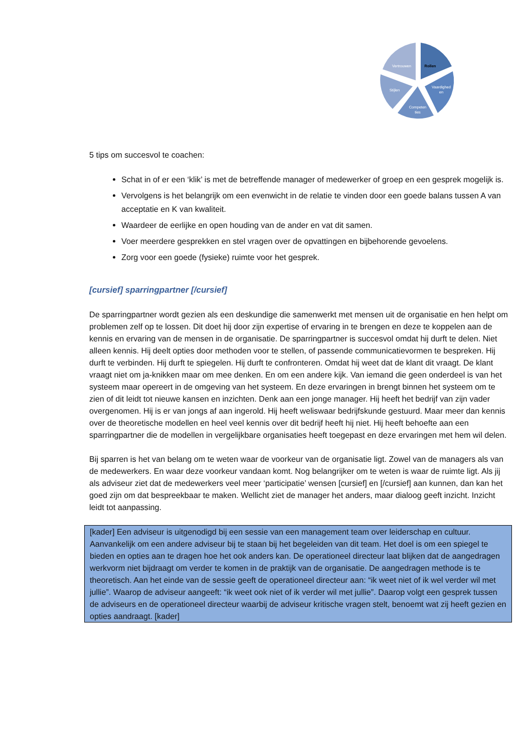Vertrouwen
Rollen
Vaardighed
en
Competen
ties
Stijlen
5 tips om succesvol te coachen:
Schat in of er een ‘klik’ is met de betreffende manager of medewerker of groep en een gesprek mogelijk is.
Vervolgens is het belangrijk om een evenwicht in de relatie te vinden door een goede balans tussen A van acceptatie en K van kwaliteit.
Waardeer de eerlijke en open houding van de ander en vat dit samen.
Voer meerdere gesprekken en stel vragen over de opvattingen en bijbehorende gevoelens.
Zorg voor een goede (fysieke) ruimte voor het gesprek.
[cursief] sparringpartner [/cursief]
De sparringpartner wordt gezien als een deskundige die samenwerkt met mensen uit de organisatie en hen helpt om problemen zelf op te lossen. Dit doet hij door zijn expertise of ervaring in te brengen en deze te koppelen aan de kennis en ervaring van de mensen in de organisatie. De sparringpartner is succesvol omdat hij durft te delen. Niet alleen kennis. Hij deelt opties door methoden voor te stellen, of passende communicatievormen te bespreken. Hij durft te verbinden. Hij durft te spiegelen. Hij durft te confronteren. Omdat hij weet dat de klant dit vraagt. De klant vraagt niet om ja-knikken maar om mee denken. En om een andere kijk. Van iemand die geen onderdeel is van het systeem maar opereert in de omgeving van het systeem. En deze ervaringen in brengt binnen het systeem om te zien of dit leidt tot nieuwe kansen en inzichten. Denk aan een jonge manager. Hij heeft het bedrijf van zijn vader overgenomen. Hij is er van jongs af aan ingerold. Hij heeft weliswaar bedrijfskunde gestuurd. Maar meer dan kennis over de theoretische modellen en heel veel kennis over dit bedrijf heeft hij niet. Hij heeft behoefte aan een sparringpartner die de modellen in vergelijkbare organisaties heeft toegepast en deze ervaringen met hem wil delen.
Bij sparren is het van belang om te weten waar de voorkeur van de organisatie ligt. Zowel van de managers als van de medewerkers. En waar deze voorkeur vandaan komt. Nog belangrijker om te weten is waar de ruimte ligt. Als jij als adviseur ziet dat de medewerkers veel meer ‘participatie’ wensen [cursief] en [/cursief] aan kunnen, dan kan het goed zijn om dat bespreekbaar te maken. Wellicht ziet de manager het anders, maar dialoog geeft inzicht. Inzicht leidt tot aanpassing.
[kader] Een adviseur is uitgenodigd bij een sessie van een management team over leiderschap en cultuur. Aanvankelijk om een andere adviseur bij te staan bij het begeleiden van dit team. Het doel is om een spiegel te bieden en opties aan te dragen hoe het ook anders kan. De operationeel directeur laat blijken dat de aangedragen werkvorm niet bijdraagt om verder te komen in de praktijk van de organisatie. De aangedragen methode is te theoretisch. Aan het einde van de sessie geeft de operationeel directeur aan: “ik weet niet of ik wel verder wil met jullie”. Waarop de adviseur aangeeft: “ik weet ook niet of ik verder wil met jullie”. Daarop volgt een gesprek tussen de adviseurs en de operationeel directeur waarbij de adviseur kritische vragen stelt, benoemt wat zij heeft gezien en opties aandraagt. [kader]